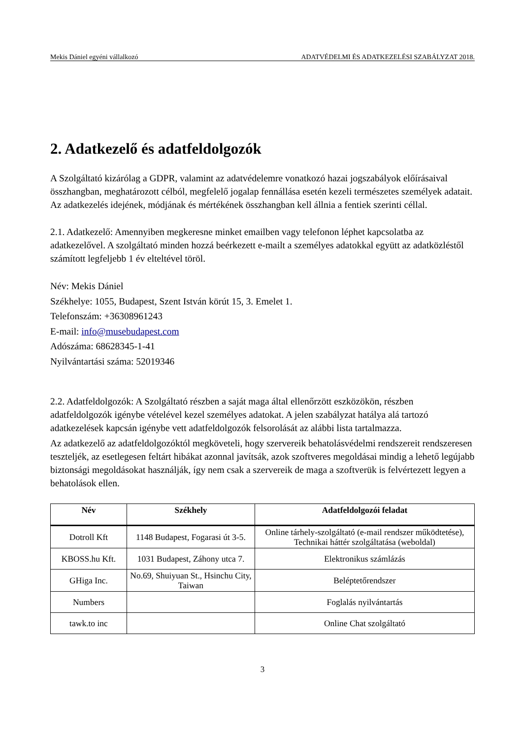Mekis Dániel egyéni vállalkozó ADATVÉDELMI ÉS ADATKEZELÉSI SZABÁLYZAT 2018.
2. Adatkezelő és adatfeldolgozók
A Szolgáltató kizárólag a GDPR, valamint az adatvédelemre vonatkozó hazai jogszabályok előírásaival összhangban, meghatározott célból, megfelelő jogalap fennállása esetén kezeli természetes személyek adatait. Az adatkezelés idejének, módjának és mértékének összhangban kell állnia a fentiek szerinti céllal.
2.1. Adatkezelő: Amennyiben megkeresne minket emailben vagy telefonon léphet kapcsolatba az adatkezelővel. A szolgáltató minden hozzá beérkezett e-mailt a személyes adatokkal együtt az adatközléstől számított legfeljebb 1 év elteltével töröl.
Név: Mekis Dániel
Székhelye: 1055, Budapest, Szent István körút 15, 3. Emelet 1.
Telefonszám: +36308961243
E-mail: info@musebudapest.com
Adószáma: 68628345-1-41
Nyilvántartási száma: 52019346
2.2. Adatfeldolgozók: A Szolgáltató részben a saját maga által ellenőrzött eszközökön, részben adatfeldolgozók igénybe vételével kezel személyes adatokat. A jelen szabályzat hatálya alá tartozó adatkezelések kapcsán igénybe vett adatfeldolgozók felsorolását az alábbi lista tartalmazza.
Az adatkezelő az adatfeldolgozóktól megköveteli, hogy szervereik behatolásvédelmi rendszereit rendszeresen teszteljék, az esetlegesen feltárt hibákat azonnal javítsák, azok szoftveres megoldásai mindig a lehető legújabb biztonsági megoldásokat használják, így nem csak a szervereik de maga a szoftverük is felvértezett legyen a behatolások ellen.
| Név | Székhely | Adatfeldolgozói feladat |
| --- | --- | --- |
| Dotroll Kft | 1148 Budapest, Fogarasi út 3-5. | Online tárhely-szolgáltató (e-mail rendszer működtetése), Technikai háttér szolgáltatása (weboldal) |
| KBOSS.hu Kft. | 1031 Budapest, Záhony utca 7. | Elektronikus számlázás |
| GHiga Inc. | No.69, Shuiyuan St., Hsinchu City, Taiwan | Beléptetőrendszer |
| Numbers | | Foglalás nyilvántartás |
| tawk.to inc | | Online Chat szolgáltató |
3